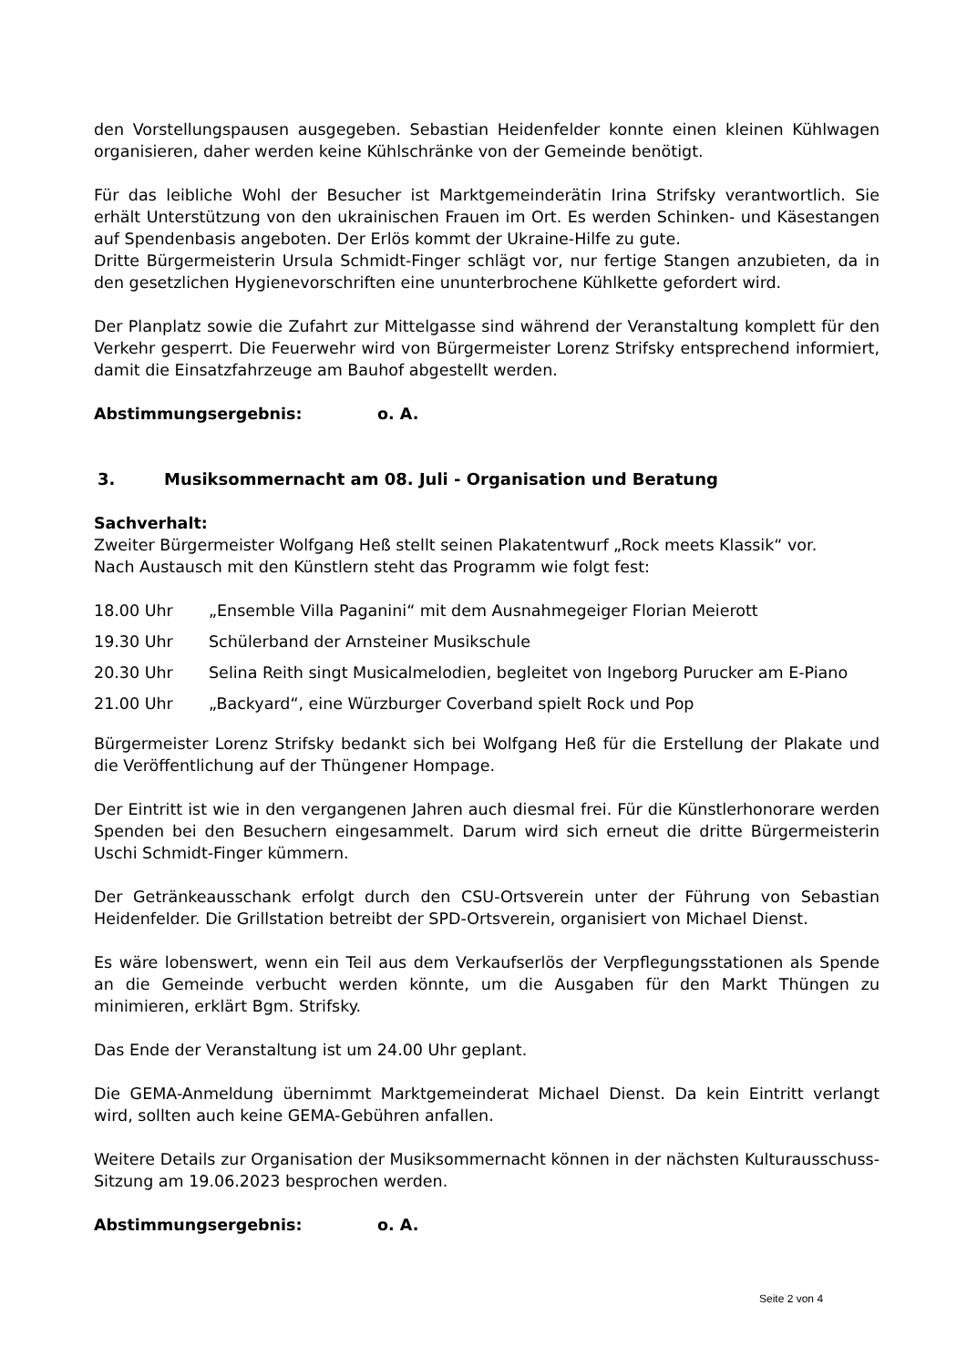den Vorstellungspausen ausgegeben. Sebastian Heidenfelder konnte einen kleinen Kühlwagen organisieren, daher werden keine Kühlschränke von der Gemeinde benötigt.
Für das leibliche Wohl der Besucher ist Marktgemeinderätin Irina Strifsky verantwortlich. Sie erhält Unterstützung von den ukrainischen Frauen im Ort. Es werden Schinken- und Käsestangen auf Spendenbasis angeboten. Der Erlös kommt der Ukraine-Hilfe zu gute.
Dritte Bürgermeisterin Ursula Schmidt-Finger schlägt vor, nur fertige Stangen anzubieten, da in den gesetzlichen Hygienevorschriften eine ununterbrochene Kühlkette gefordert wird.
Der Planplatz sowie die Zufahrt zur Mittelgasse sind während der Veranstaltung komplett für den Verkehr gesperrt. Die Feuerwehr wird von Bürgermeister Lorenz Strifsky entsprechend informiert, damit die Einsatzfahrzeuge am Bauhof abgestellt werden.
Abstimmungsergebnis: o. A.
3. Musiksommernacht am 08. Juli - Organisation und Beratung
Sachverhalt:
Zweiter Bürgermeister Wolfgang Heß stellt seinen Plakatentwurf „Rock meets Klassik“ vor.
Nach Austausch mit den Künstlern steht das Programm wie folgt fest:
18.00 Uhr „Ensemble Villa Paganini“ mit dem Ausnahmegeiger Florian Meierott
19.30 Uhr Schülerband der Arnsteiner Musikschule
20.30 Uhr Selina Reith singt Musicalmelodien, begleitet von Ingeborg Purucker am E-Piano
21.00 Uhr „Backyard“, eine Würzburger Coverband spielt Rock und Pop
Bürgermeister Lorenz Strifsky bedankt sich bei Wolfgang Heß für die Erstellung der Plakate und die Veröffentlichung auf der Thüngener Hompage.
Der Eintritt ist wie in den vergangenen Jahren auch diesmal frei. Für die Künstlerhonorare werden Spenden bei den Besuchern eingesammelt. Darum wird sich erneut die dritte Bürgermeisterin Uschi Schmidt-Finger kümmern.
Der Getränkeausschank erfolgt durch den CSU-Ortsverein unter der Führung von Sebastian Heidenfelder. Die Grillstation betreibt der SPD-Ortsverein, organisiert von Michael Dienst.
Es wäre lobenswert, wenn ein Teil aus dem Verkaufserlös der Verpflegungsstationen als Spende an die Gemeinde verbucht werden könnte, um die Ausgaben für den Markt Thüngen zu minimieren, erklärt Bgm. Strifsky.
Das Ende der Veranstaltung ist um 24.00 Uhr geplant.
Die GEMA-Anmeldung übernimmt Marktgemeinderat Michael Dienst. Da kein Eintritt verlangt wird, sollten auch keine GEMA-Gebühren anfallen.
Weitere Details zur Organisation der Musiksommernacht können in der nächsten Kulturausschuss-Sitzung am 19.06.2023 besprochen werden.
Abstimmungsergebnis: o. A.
Seite 2 von 4